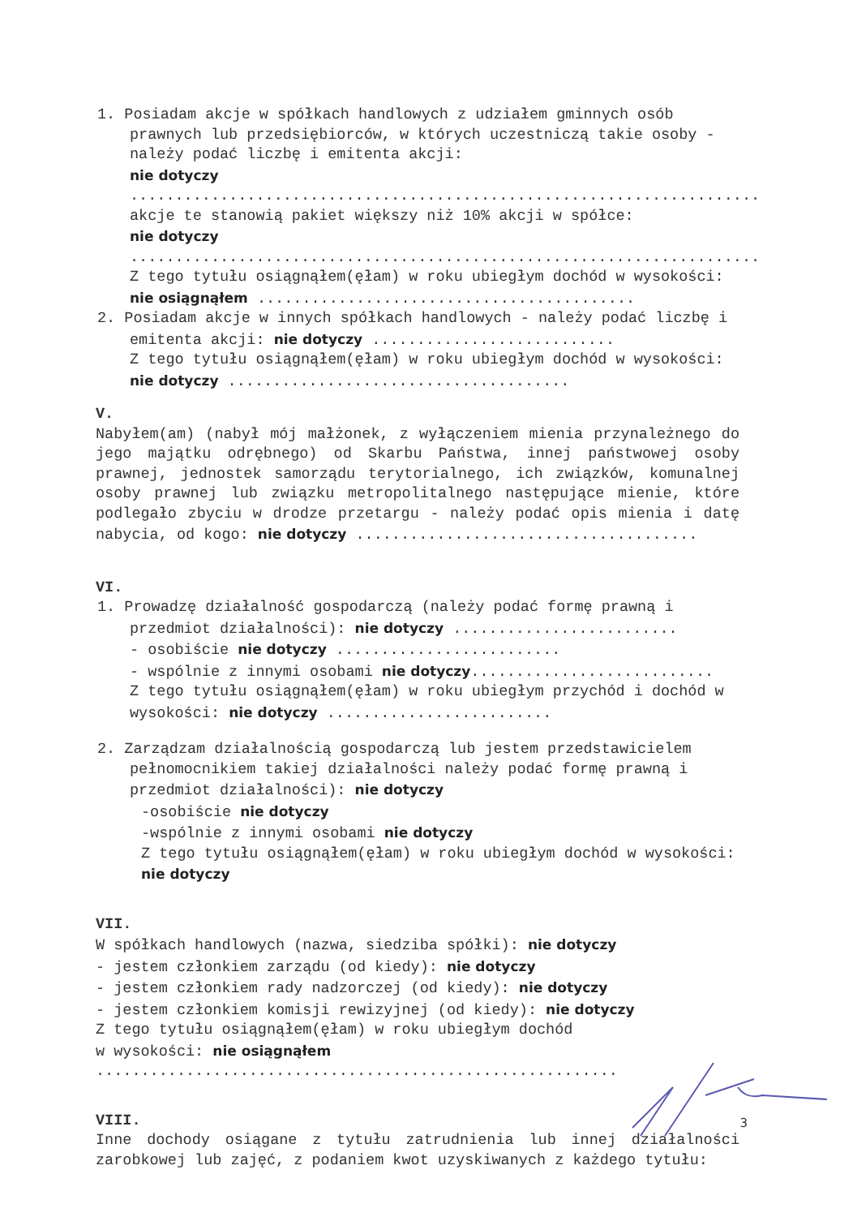1. Posiadam akcje w spółkach handlowych z udziałem gminnych osób prawnych lub przedsiębiorców, w których uczestniczą takie osoby - należy podać liczbę i emitenta akcji:
nie dotyczy ......................................................................
akcje te stanowią pakiet większy niż 10% akcji w spółce:
nie dotyczy ......................................................................
Z tego tytułu osiągnąłem(ęłam) w roku ubiegłym dochód w wysokości: nie osiągnąłem ..........................................
2. Posiadam akcje w innych spółkach handlowych - należy podać liczbę i emitenta akcji: nie dotyczy ...........................
Z tego tytułu osiągnąłem(ęłam) w roku ubiegłym dochód w wysokości: nie dotyczy ......................................
V.
Nabyłem(am) (nabył mój małżonek, z wyłączeniem mienia przynależnego do jego majątku odrębnego) od Skarbu Państwa, innej państwowej osoby prawnej, jednostek samorządu terytorialnego, ich związków, komunalnej osoby prawnej lub związku metropolitalnego następujące mienie, które podlegało zbyciu w drodze przetargu - należy podać opis mienia i datę nabycia, od kogo: nie dotyczy ......................................
VI.
1. Prowadzę działalność gospodarczą (należy podać formę prawną i przedmiot działalności): nie dotyczy .........................
- osobiście nie dotyczy .........................
- wspólnie z innymi osobami nie dotyczy...........................
Z tego tytułu osiągnąłem(ęłam) w roku ubiegłym przychód i dochód w wysokości: nie dotyczy .........................
2. Zarządzam działalnością gospodarczą lub jestem przedstawicielem pełnomocnikiem takiej działalności należy podać formę prawną i przedmiot działalności): nie dotyczy
-osobiście nie dotyczy
-wspólnie z innymi osobami nie dotyczy
Z tego tytułu osiągnąłem(ęłam) w roku ubiegłym dochód w wysokości: nie dotyczy
VII.
W spółkach handlowych (nazwa, siedziba spółki): nie dotyczy
- jestem członkiem zarządu (od kiedy): nie dotyczy
- jestem członkiem rady nadzorczej (od kiedy): nie dotyczy
- jestem członkiem komisji rewizyjnej (od kiedy): nie dotyczy
Z tego tytułu osiągnąłem(ęłam) w roku ubiegłym dochód
w wysokości: nie osiągnąłem ..........................................................
VIII.
Inne dochody osiągane z tytułu zatrudnienia lub innej działalności zarobkowej lub zajęć, z podaniem kwot uzyskiwanych z każdego tytułu:
3